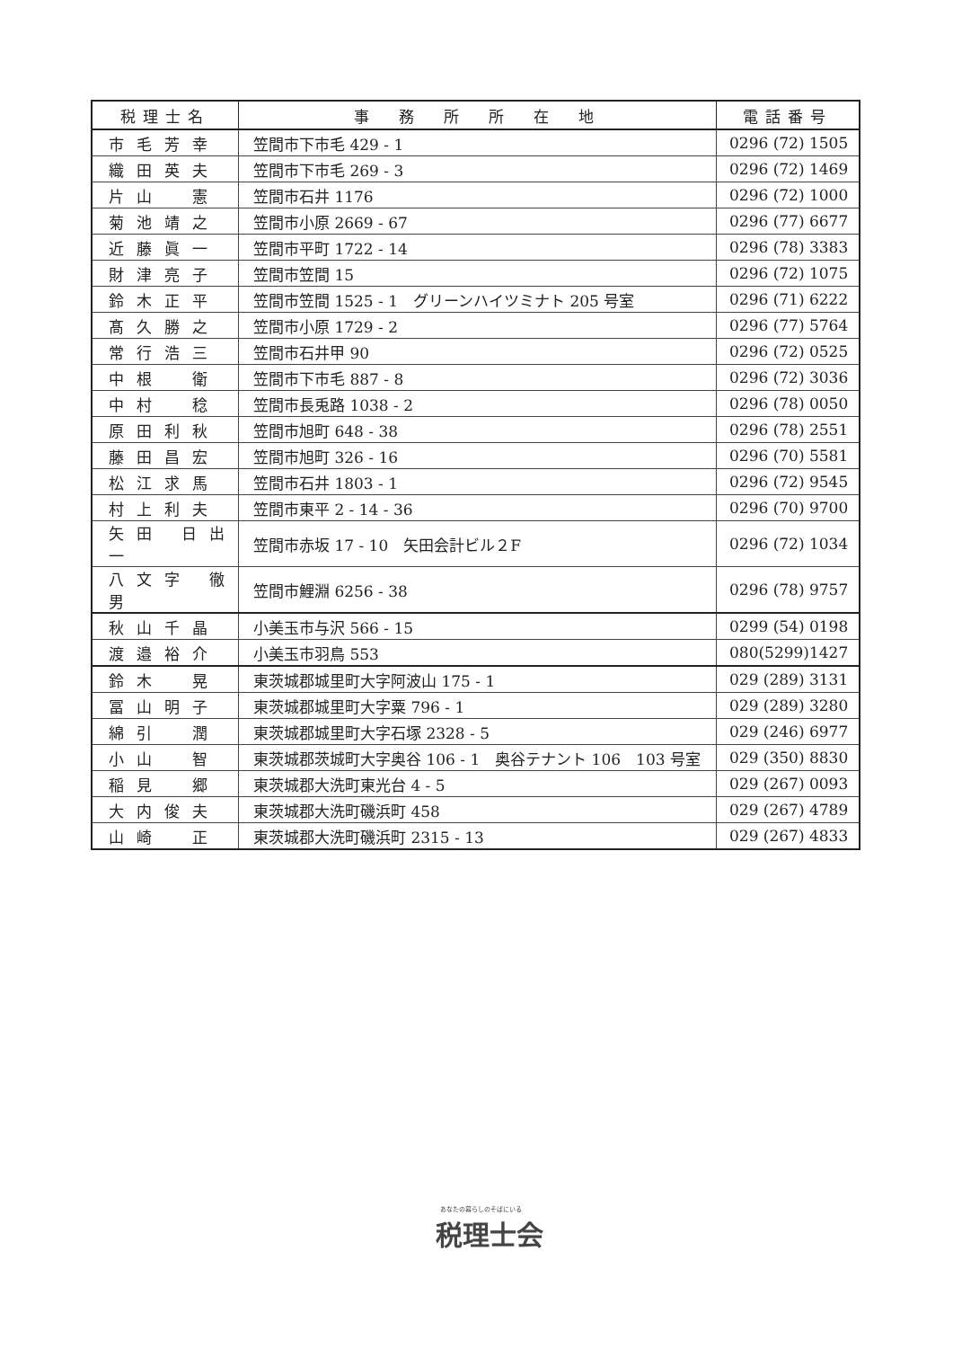| 税理士名 | 事 務 所 所 在 地 | 電話番号 |
| --- | --- | --- |
| 市毛芳幸 | 笠間市下市毛 429 - 1 | 0296 (72) 1505 |
| 織田英夫 | 笠間市下市毛 269 - 3 | 0296 (72) 1469 |
| 片山 憲 | 笠間市石井 1176 | 0296 (72) 1000 |
| 菊池靖之 | 笠間市小原 2669 - 67 | 0296 (77) 6677 |
| 近藤眞一 | 笠間市平町 1722 - 14 | 0296 (78) 3383 |
| 財津亮子 | 笠間市笠間 15 | 0296 (72) 1075 |
| 鈴木正平 | 笠間市笠間 1525 - 1 グリーンハイツミナト 205 号室 | 0296 (71) 6222 |
| 髙久勝之 | 笠間市小原 1729 - 2 | 0296 (77) 5764 |
| 常行浩三 | 笠間市石井甲 90 | 0296 (72) 0525 |
| 中根 衛 | 笠間市下市毛 887 - 8 | 0296 (72) 3036 |
| 中村 稔 | 笠間市長兎路 1038 - 2 | 0296 (78) 0050 |
| 原田利秋 | 笠間市旭町 648 - 38 | 0296 (78) 2551 |
| 藤田昌宏 | 笠間市旭町 326 - 16 | 0296 (70) 5581 |
| 松江求馬 | 笠間市石井 1803 - 1 | 0296 (72) 9545 |
| 村上利夫 | 笠間市東平 2 - 14 - 36 | 0296 (70) 9700 |
| 矢田 日出一 | 笠間市赤坂 17 - 10 矢田会計ビル２F | 0296 (72) 1034 |
| 八文字 徹男 | 笠間市鯉淵 6256 - 38 | 0296 (78) 9757 |
| 秋山千晶 | 小美玉市与沢 566 - 15 | 0299 (54) 0198 |
| 渡邉裕介 | 小美玉市羽鳥 553 | 080(5299)1427 |
| 鈴木 晃 | 東茨城郡城里町大字阿波山 175 - 1 | 029 (289) 3131 |
| 冨山明子 | 東茨城郡城里町大字粟 796 - 1 | 029 (289) 3280 |
| 綿引 潤 | 東茨城郡城里町大字石塚 2328 - 5 | 029 (246) 6977 |
| 小山 智 | 東茨城郡茨城町大字奥谷 106 - 1 奥谷テナント 106 103 号室 | 029 (350) 8830 |
| 稲見 郷 | 東茨城郡大洗町東光台 4 - 5 | 029 (267) 0093 |
| 大内俊夫 | 東茨城郡大洗町磯浜町 458 | 029 (267) 4789 |
| 山崎 正 | 東茨城郡大洗町磯浜町 2315 - 13 | 029 (267) 4833 |
あなたの暮らしのそばにいる
税理士会